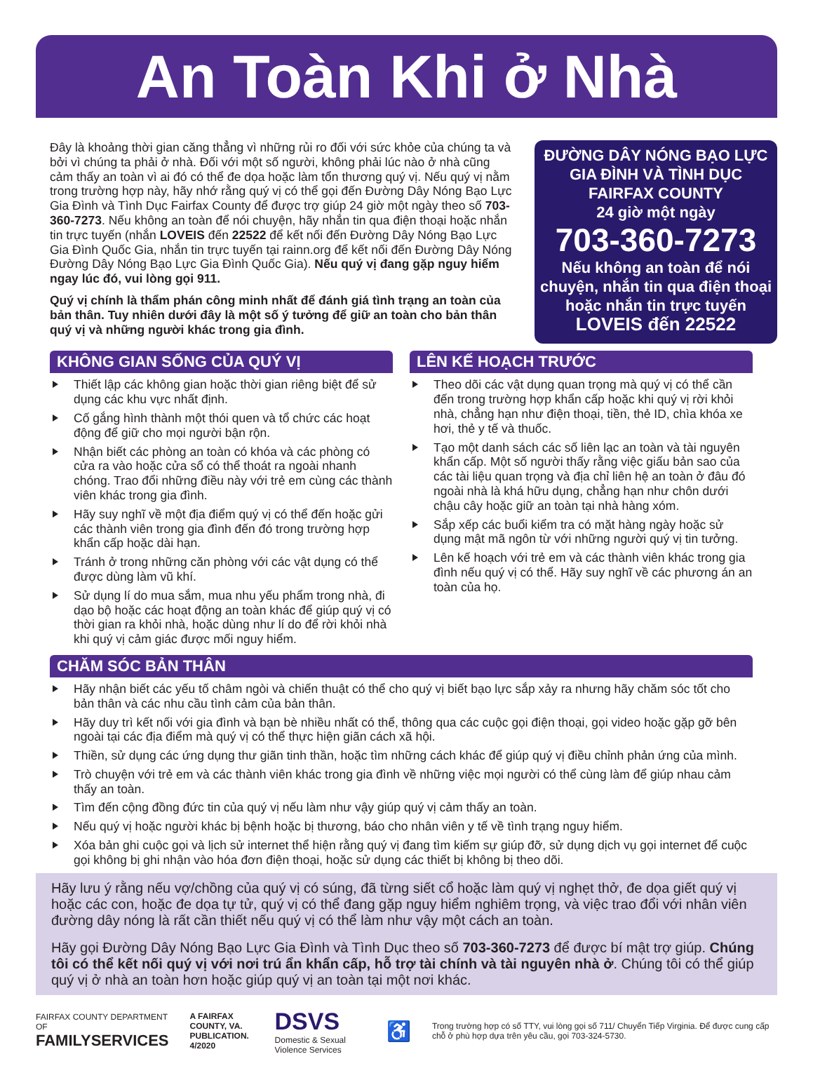An Toàn Khi ở Nhà
Đây là khoảng thời gian căng thẳng vì những rủi ro đối với sức khỏe của chúng ta và bởi vì chúng ta phải ở nhà. Đối với một số người, không phải lúc nào ở nhà cũng cảm thấy an toàn vì ai đó có thể đe dọa hoặc làm tổn thương quý vị. Nếu quý vị nằm trong trường hợp này, hãy nhớ rằng quý vị có thể gọi đến Đường Dây Nóng Bạo Lực Gia Đình và Tình Dục Fairfax County để được trợ giúp 24 giờ một ngày theo số 703-360-7273. Nếu không an toàn để nói chuyện, hãy nhắn tin qua điện thoại hoặc nhắn tin trực tuyến (nhắn LOVEIS đến 22522 để kết nối đến Đường Dây Nóng Bạo Lực Gia Đình Quốc Gia, nhắn tin trực tuyến tại rainn.org để kết nối đến Đường Dây Nóng Đường Dây Nóng Bạo Lực Gia Đình Quốc Gia). Nếu quý vị đang gặp nguy hiểm ngay lúc đó, vui lòng gọi 911.
Quý vị chính là thẩm phán công minh nhất để đánh giá tình trạng an toàn của bản thân. Tuy nhiên dưới đây là một số ý tưởng để giữ an toàn cho bản thân quý vị và những người khác trong gia đình.
ĐƯỜNG DÂY NÓNG BẠO LỰC GIA ĐÌNH VÀ TÌNH DỤC FAIRFAX COUNTY
24 giờ một ngày
703-360-7273
Nếu không an toàn để nói chuyện, nhắn tin qua điện thoại hoặc nhắn tin trực tuyến
LOVEIS đến 22522
KHÔNG GIAN SỐNG CỦA QUÝ VỊ
Thiết lập các không gian hoặc thời gian riêng biệt để sử dụng các khu vực nhất định.
Cố gắng hình thành một thói quen và tổ chức các hoạt động để giữ cho mọi người bận rộn.
Nhận biết các phòng an toàn có khóa và các phòng có cửa ra vào hoặc cửa sổ có thể thoát ra ngoài nhanh chóng. Trao đổi những điều này với trẻ em cùng các thành viên khác trong gia đình.
Hãy suy nghĩ về một địa điểm quý vị có thể đến hoặc gửi các thành viên trong gia đình đến đó trong trường hợp khẩn cấp hoặc dài hạn.
Tránh ở trong những căn phòng với các vật dụng có thể được dùng làm vũ khí.
Sử dụng lí do mua sắm, mua nhu yếu phẩm trong nhà, đi dạo bộ hoặc các hoạt động an toàn khác để giúp quý vị có thời gian ra khỏi nhà, hoặc dùng như lí do để rời khỏi nhà khi quý vị cảm giác được mối nguy hiểm.
LÊN KẾ HOẠCH TRƯỚC
Theo dõi các vật dụng quan trọng mà quý vị có thể cần đến trong trường hợp khẩn cấp hoặc khi quý vị rời khỏi nhà, chẳng hạn như điện thoại, tiền, thẻ ID, chìa khóa xe hơi, thẻ y tế và thuốc.
Tạo một danh sách các số liên lạc an toàn và tài nguyên khẩn cấp. Một số người thấy rằng việc giấu bản sao của các tài liệu quan trọng và địa chỉ liên hệ an toàn ở đâu đó ngoài nhà là khá hữu dụng, chẳng hạn như chôn dưới chậu cây hoặc giữ an toàn tại nhà hàng xóm.
Sắp xếp các buổi kiểm tra có mặt hàng ngày hoặc sử dụng mật mã ngôn từ với những người quý vị tin tưởng.
Lên kế hoạch với trẻ em và các thành viên khác trong gia đình nếu quý vị có thể. Hãy suy nghĩ về các phương án an toàn của họ.
CHĂM SÓC BẢN THÂN
Hãy nhận biết các yếu tố châm ngòi và chiến thuật có thể cho quý vị biết bạo lực sắp xảy ra nhưng hãy chăm sóc tốt cho bản thân và các nhu cầu tình cảm của bản thân.
Hãy duy trì kết nối với gia đình và bạn bè nhiều nhất có thể, thông qua các cuộc gọi điện thoại, gọi video hoặc gặp gỡ bên ngoài tại các địa điểm mà quý vị có thể thực hiện giãn cách xã hội.
Thiền, sử dụng các ứng dụng thư giãn tinh thần, hoặc tìm những cách khác để giúp quý vị điều chỉnh phản ứng của mình.
Trò chuyện với trẻ em và các thành viên khác trong gia đình về những việc mọi người có thể cùng làm để giúp nhau cảm thấy an toàn.
Tìm đến cộng đồng đức tin của quý vị nếu làm như vậy giúp quý vị cảm thấy an toàn.
Nếu quý vị hoặc người khác bị bệnh hoặc bị thương, báo cho nhân viên y tế về tình trạng nguy hiểm.
Xóa bản ghi cuộc gọi và lịch sử internet thể hiện rằng quý vị đang tìm kiếm sự giúp đỡ, sử dụng dịch vụ gọi internet để cuộc gọi không bị ghi nhận vào hóa đơn điện thoại, hoặc sử dụng các thiết bị không bị theo dõi.
Hãy lưu ý rằng nếu vợ/chồng của quý vị có súng, đã từng siết cổ hoặc làm quý vị nghẹt thở, đe dọa giết quý vị hoặc các con, hoặc đe dọa tự tử, quý vị có thể đang gặp nguy hiểm nghiêm trọng, và việc trao đổi với nhân viên đường dây nóng là rất cần thiết nếu quý vị có thể làm như vậy một cách an toàn.
Hãy gọi Đường Dây Nóng Bạo Lực Gia Đình và Tình Dục theo số 703-360-7273 để được bí mật trợ giúp. Chúng tôi có thể kết nối quý vị với nơi trú ẩn khẩn cấp, hỗ trợ tài chính và tài nguyên nhà ở. Chúng tôi có thể giúp quý vị ở nhà an toàn hơn hoặc giúp quý vị an toàn tại một nơi khác.
FAIRFAX COUNTY DEPARTMENT OF
FAMILYSERVICES
A FAIRFAX COUNTY, VA.
PUBLICATION. 4/2020
DSVS
Domestic & Sexual Violence Services
♿
Trong trường hợp có số TTY, vui lòng gọi số 711/ Chuyển Tiếp Virginia. Để được cung cấp chỗ ở phù hợp dựa trên yêu cầu, gọi 703-324-5730.